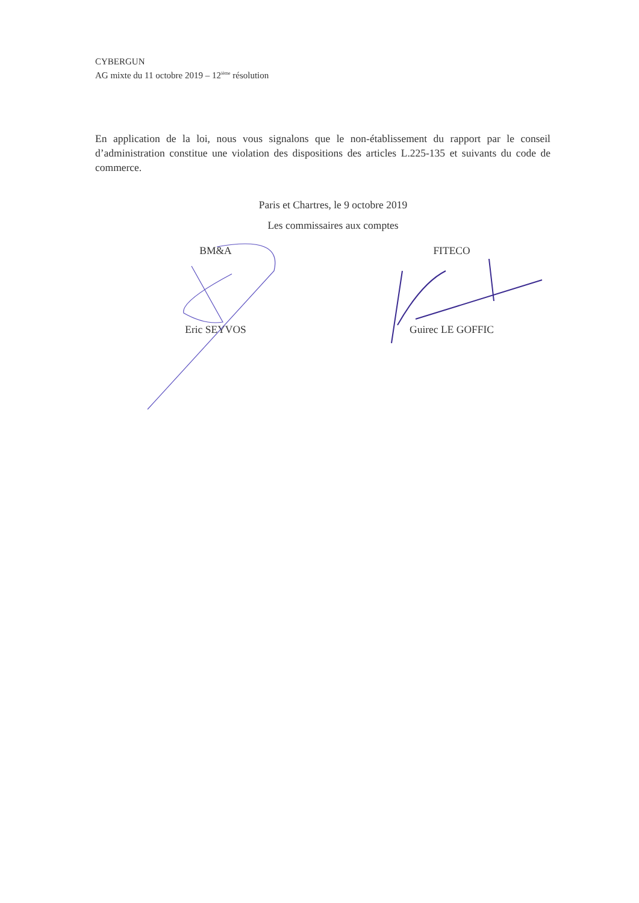CYBERGUN
AG mixte du 11 octobre 2019 – 12<sup>ième</sup> résolution
En application de la loi, nous vous signalons que le non-établissement du rapport par le conseil d’administration constitue une violation des dispositions des articles L.225-135 et suivants du code de commerce.
Paris et Chartres, le 9 octobre 2019
Les commissaires aux comptes
BM&A
Eric SEYVOS
FITECO
Guirec LE GOFFIC